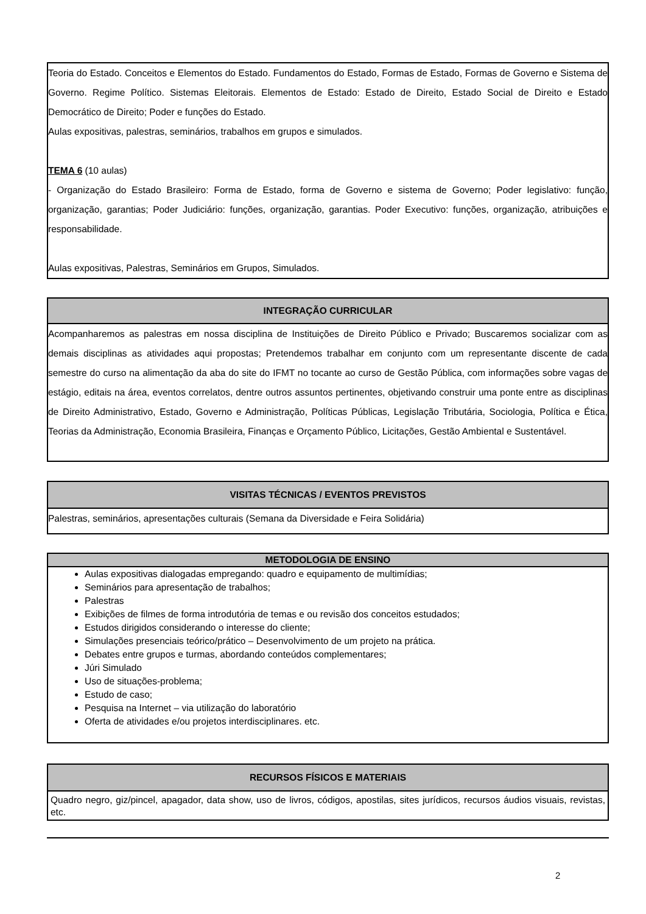Teoria do Estado. Conceitos e Elementos do Estado. Fundamentos do Estado, Formas de Estado, Formas de Governo e Sistema de Governo. Regime Político. Sistemas Eleitorais. Elementos de Estado: Estado de Direito, Estado Social de Direito e Estado Democrático de Direito; Poder e funções do Estado.
Aulas expositivas, palestras, seminários, trabalhos em grupos e simulados.
TEMA 6 (10 aulas)
- Organização do Estado Brasileiro: Forma de Estado, forma de Governo e sistema de Governo; Poder legislativo: função, organização, garantias; Poder Judiciário: funções, organização, garantias. Poder Executivo: funções, organização, atribuições e responsabilidade.
Aulas expositivas, Palestras, Seminários em Grupos, Simulados.
INTEGRAÇÃO CURRICULAR
Acompanharemos as palestras em nossa disciplina de Instituições de Direito Público e Privado; Buscaremos socializar com as demais disciplinas as atividades aqui propostas; Pretendemos trabalhar em conjunto com um representante discente de cada semestre do curso na alimentação da aba do site do IFMT no tocante ao curso de Gestão Pública, com informações sobre vagas de estágio, editais na área, eventos correlatos, dentre outros assuntos pertinentes, objetivando construir uma ponte entre as disciplinas de Direito Administrativo, Estado, Governo e Administração, Políticas Públicas, Legislação Tributária, Sociologia, Política e Ética, Teorias da Administração, Economia Brasileira, Finanças e Orçamento Público, Licitações, Gestão Ambiental e Sustentável.
VISITAS TÉCNICAS / EVENTOS PREVISTOS
Palestras, seminários, apresentações culturais (Semana da Diversidade e Feira Solidária)
METODOLOGIA DE ENSINO
Aulas expositivas dialogadas empregando: quadro e equipamento de multimídias;
Seminários para apresentação de trabalhos;
Palestras
Exibições de filmes de forma introdutória de temas e ou revisão dos conceitos estudados;
Estudos dirigidos considerando o interesse do cliente;
Simulações presenciais teórico/prático – Desenvolvimento de um projeto na prática.
Debates entre grupos e turmas, abordando conteúdos complementares;
Júri Simulado
Uso de situações-problema;
Estudo de caso;
Pesquisa na Internet – via utilização do laboratório
Oferta de atividades e/ou projetos interdisciplinares. etc.
RECURSOS FÍSICOS E MATERIAIS
Quadro negro, giz/pincel, apagador, data show, uso de livros, códigos, apostilas, sites jurídicos, recursos áudios visuais, revistas, etc.
2